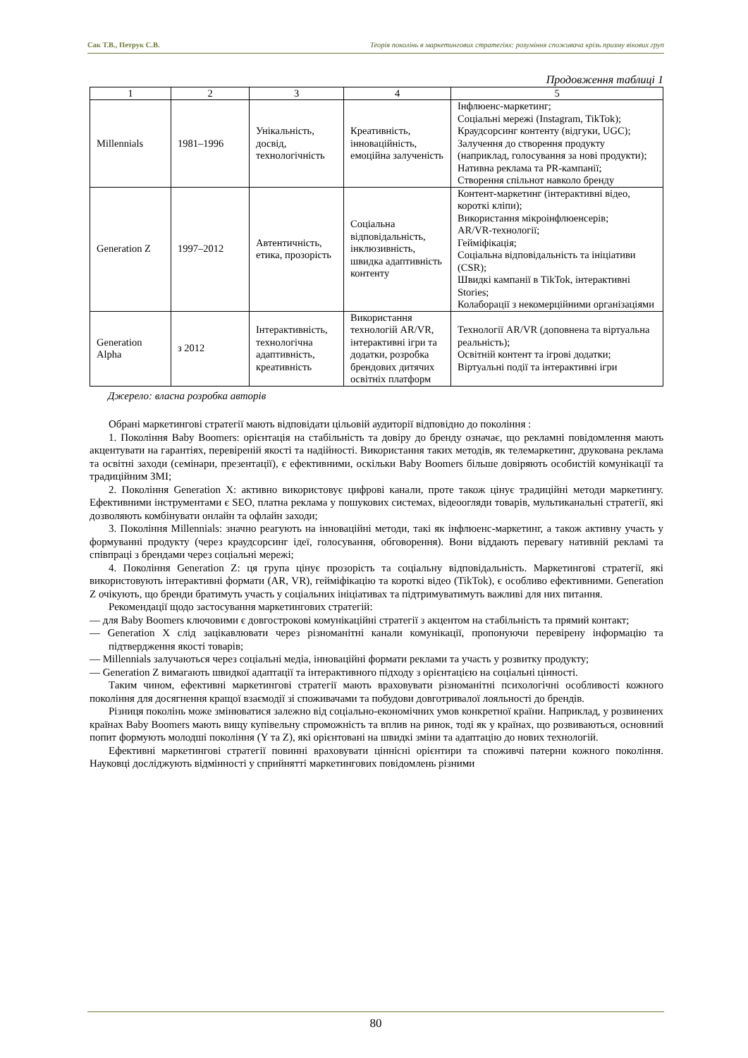Сак Т.В., Петрук С.В. Теорія поколінь в маркетингових стратегіях: розуміння споживача крізь призму вікових груп
Продовження таблиці 1
| 1 | 2 | 3 | 4 | 5 |
| --- | --- | --- | --- | --- |
| Millennials | 1981–1996 | Унікальність, досвід, технологічність | Креативність, інноваційність, емоційна залученість | Інфлюенс-маркетинг; Соціальні мережі (Instagram, TikTok); Краудсорсинг контенту (відгуки, UGC); Залучення до створення продукту (наприклад, голосування за нові продукти); Нативна реклама та PR-кампанії; Створення спільнот навколо бренду |
| Generation Z | 1997–2012 | Автентичність, етика, прозорість | Соціальна відповідальність, інклюзивність, швидка адаптивність контенту | Контент-маркетинг (інтерактивні відео, короткі кліпи); Використання мікроінфлюенсерів; AR/VR-технології; Гейміфікація; Соціальна відповідальність та ініціативи (CSR); Швидкі кампанії в TikTok, інтерактивні Stories; Колаборації з некомерційними організаціями |
| Generation Alpha | з 2012 | Інтерактивність, технологічна адаптивність, креативність | Використання технологій AR/VR, інтерактивні ігри та додатки, розробка брендових дитячих освітніх платформ | Технології AR/VR (доповнена та віртуальна реальність); Освітній контент та ігрові додатки; Віртуальні події та інтерактивні ігри |
Джерело: власна розробка авторів
Обрані маркетингові стратегії мають відповідати цільовій аудиторії відповідно до покоління :
1. Покоління Baby Boomers: орієнтація на стабільність та довіру до бренду означає, що рекламні повідомлення мають акцентувати на гарантіях, перевіреній якості та надійності. Використання таких методів, як телемаркетинг, друкована реклама та освітні заходи (семінари, презентації), є ефективними, оскільки Baby Boomers більше довіряють особистій комунікації та традиційним ЗМІ;
2. Покоління Generation X: активно використовує цифрові канали, проте також цінує традиційні методи маркетингу. Ефективними інструментами є SEO, платна реклама у пошукових системах, відеоогляди товарів, мультиканальні стратегії, які дозволяють комбінувати онлайн та офлайн заходи;
3. Покоління Millennials: значно реагують на інноваційні методи, такі як інфлюенс-маркетинг, а також активну участь у формуванні продукту (через краудсорсинг ідеї, голосування, обговорення). Вони віддають перевагу нативній рекламі та співпраці з брендами через соціальні мережі;
4. Покоління Generation Z: ця група цінує прозорість та соціальну відповідальність. Маркетингові стратегії, які використовують інтерактивні формати (AR, VR), гейміфікацію та короткі відео (TikTok), є особливо ефективними. Generation Z очікують, що бренди братимуть участь у соціальних ініціативах та підтримуватимуть важливі для них питання.
Рекомендації щодо застосування маркетингових стратегій:
— для Baby Boomers ключовими є довгострокові комунікаційні стратегії з акцентом на стабільність та прямий контакт;
— Generation X слід зацікавлювати через різноманітні канали комунікації, пропонуючи перевірену інформацію та підтвердження якості товарів;
— Millennials залучаються через соціальні медіа, інноваційні формати реклами та участь у розвитку продукту;
— Generation Z вимагають швидкої адаптації та інтерактивного підходу з орієнтацією на соціальні цінності.
Таким чином, ефективні маркетингові стратегії мають враховувати різноманітні психологічні особливості кожного покоління для досягнення кращої взаємодії зі споживачами та побудови довготривалої лояльності до брендів.
Різниця поколінь може змінюватися залежно від соціально-економічних умов конкретної країни. Наприклад, у розвинених країнах Baby Boomers мають вищу купівельну спроможність та вплив на ринок, тоді як у країнах, що розвиваються, основний попит формують молодші покоління (Y та Z), які орієнтовані на швидкі зміни та адаптацію до нових технологій.
Ефективні маркетингові стратегії повинні враховувати ціннісні орієнтири та споживчі патерни кожного покоління. Науковці досліджують відмінності у сприйнятті маркетингових повідомлень різними
80